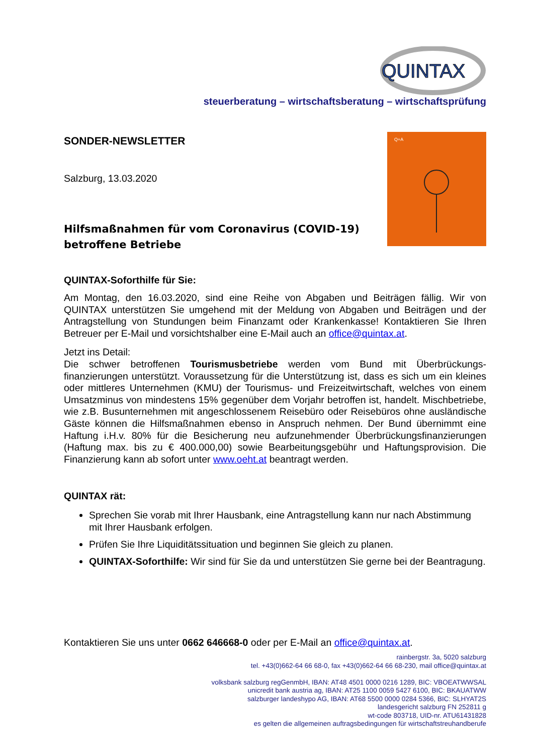QUINTAX
steuerberatung – wirtschaftsberatung – wirtschaftsprüfung
Q+A
SONDER-NEWSLETTER
Salzburg, 13.03.2020
Hilfsmaßnahmen für vom Coronavirus (COVID-19) betroffene Betriebe
QUINTAX-Soforthilfe für Sie:
Am Montag, den 16.03.2020, sind eine Reihe von Abgaben und Beiträgen fällig. Wir von QUINTAX unterstützen Sie umgehend mit der Meldung von Abgaben und Beiträgen und der Antragstellung von Stundungen beim Finanzamt oder Krankenkasse! Kontaktieren Sie Ihren Betreuer per E-Mail und vorsichtshalber eine E-Mail auch an office@quintax.at.
Jetzt ins Detail:
Die schwer betroffenen Tourismusbetriebe werden vom Bund mit Überbrückungs-finanzierungen unterstützt. Voraussetzung für die Unterstützung ist, dass es sich um ein kleines oder mittleres Unternehmen (KMU) der Tourismus- und Freizeitwirtschaft, welches von einem Umsatzminus von mindestens 15% gegenüber dem Vorjahr betroffen ist, handelt. Mischbetriebe, wie z.B. Busunternehmen mit angeschlossenem Reisebüro oder Reisebüros ohne ausländische Gäste können die Hilfsmaßnahmen ebenso in Anspruch nehmen. Der Bund übernimmt eine Haftung i.H.v. 80% für die Besicherung neu aufzunehmender Überbrückungsfinanzierungen (Haftung max. bis zu € 400.000,00) sowie Bearbeitungsgebühr und Haftungsprovision. Die Finanzierung kann ab sofort unter www.oeht.at beantragt werden.
QUINTAX rät:
Sprechen Sie vorab mit Ihrer Hausbank, eine Antragstellung kann nur nach Abstimmung mit Ihrer Hausbank erfolgen.
Prüfen Sie Ihre Liquiditätssituation und beginnen Sie gleich zu planen.
QUINTAX-Soforthilfe: Wir sind für Sie da und unterstützen Sie gerne bei der Beantragung.
Kontaktieren Sie uns unter 0662 646668-0 oder per E-Mail an office@quintax.at.
rainbergstr. 3a, 5020 salzburg
tel. +43(0)662-64 66 68-0, fax +43(0)662-64 66 68-230, mail office@quintax.at
volksbank salzburg regGenmbH, IBAN: AT48 4501 0000 0216 1289, BIC: VBOEATWWSAL
unicredit bank austria ag, IBAN: AT25 1100 0059 5427 6100, BIC: BKAUATWW
salzburger landeshypo AG, IBAN: AT68 5500 0000 0284 5366, BIC: SLHYAT2S
landesgericht salzburg FN 252811 g
wt-code 803718, UID-nr. ATU61431828
es gelten die allgemeinen auftragsbedingungen für wirtschaftstreuhandberufe